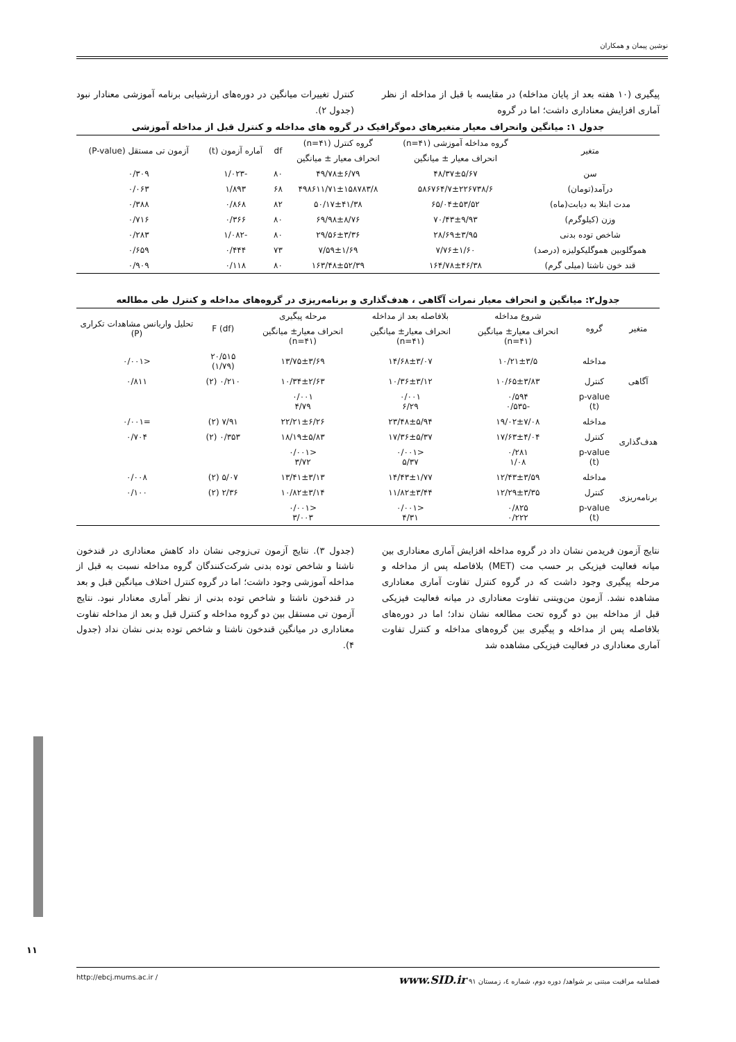نوشین پیمان و همکاران
پیگیری (۱۰ هفته بعد از پایان مداخله) در مقایسه با قبل از مداخله از نظر آماری افزایش معناداری داشت؛ اما در گروه
کنترل تغییرات میانگین در دوره‌های ارزشیابی برنامه آموزشی معنادار نبود (جدول ۲).
جدول ۱: میانگین وانحراف معیار متغیرهای دموگرافیک در گروه های مداخله و کنترل قبل از مداخله آموزشی
| متغیر | گروه مداخله آموزشی (n=۴۱) | گروه کنترل (n=۴۱) | df | آماره آزمون (t) | آزمون تی مستقل (P-value) |
| --- | --- | --- | --- | --- | --- |
| | انحراف معیار ± میانگین | انحراف معیار ± میانگین | | | |
| سن | ۴۸/۳۷±۵/۶۷ | ۴۹/۷۸±۶/۷۹ | ۸۰ | -۱/۰۲۳ | ۰/۳۰۹ |
| درآمد(تومان) | ۵۸۶۷۶۴/۷±۲۲۶۷۳۸/۶ | ۴۹۸۶۱۱/۷۱±۱۵۸۷۸۳/۸ | ۶۸ | ۱/۸۹۳ | ۰/۰۶۳ |
| مدت ابتلا به دیابت(ماه) | ۶۵/۰۴±۵۳/۵۲ | ۵۰/۱۷±۴۱/۳۸ | ۸۲ | ۰/۸۶۸ | ۰/۳۸۸ |
| وزن (کیلوگرم) | ۷۰/۴۳±۹/۹۳ | ۶۹/۹۸±۸/۷۶ | ۸۰ | ۰/۳۶۶ | ۰/۷۱۶ |
| شاخص توده بدنی | ۲۸/۶۹±۳/۹۵ | ۲۹/۵۶±۳/۳۶ | ۸۰ | -۱/۰۸۲ | ۰/۲۸۳ |
| هموگلوبین هموگلیکولیزه (درصد) | ۷/۷۶±۱/۶۰ | ۷/۵۹±۱/۶۹ | ۷۳ | ۰/۴۴۴ | ۰/۶۵۹ |
| قند خون ناشتا (میلی گرم) | ۱۶۴/۷۸±۴۶/۳۸ | ۱۶۳/۴۸±۵۲/۳۹ | ۸۰ | ۰/۱۱۸ | ۰/۹۰۹ |
جدول۲: میانگین و انحراف معیار نمرات آگاهی ، هدف‌گذاری و برنامه‌ریزی در گروه‌های مداخله و کنترل طی مطالعه
| متغیر | گروه | شروع مداخله | بلافاصله بعد از مداخله | مرحله پیگیری | F (df) | تحلیل واریانس مشاهدات تکراری (P) |
| --- | --- | --- | --- | --- | --- | --- |
| | | انحراف معیار± میانگین (n=۴۱) | انحراف معیار± میانگین (n=۴۱) | انحراف معیار± میانگین (n=۴۱) | | |
| آگاهی | مداخله | ۱۰/۲۱±۳/۵ | ۱۴/۶۸±۳/۰۷ | ۱۳/۷۵±۳/۶۹ | ۲۰/۵۱۵ (۱/۷۹) | <۰/۰۰۱ |
| | کنترل | ۱۰/۶۵±۳/۸۳ | ۱۰/۳۶±۳/۱۲ | ۱۰/۳۴±۲/۶۳ | ۰/۲۱۰ (۲) | ۰/۸۱۱ |
| | p-value (t) | ۰/۵۹۴ -۰/۵۳۵ | ۰/۰۰۱ ۶/۲۹ | ۰/۰۰۱ ۴/۷۹ | | |
| هدف‌گذاری | مداخله | ۱۹/۰۲±۷/۰۸ | ۲۳/۴۸±۵/۹۴ | ۲۲/۲۱±۶/۲۶ | ۷/۹۱ (۲) | =۰/۰۰۱ |
| | کنترل | ۱۷/۶۳±۴/۰۴ | ۱۷/۳۶±۵/۳۷ | ۱۸/۱۹±۵/۸۳ | ۰/۳۵۳ (۲) | ۰/۷۰۴ |
| | p-value (t) | ۰/۲۸۱ ۱/۰۸ | <۰/۰۰۱ ۵/۳۷ | <۰/۰۰۱ ۳/۷۲ | | |
| برنامه‌ریزی | مداخله | ۱۲/۴۳±۳/۵۹ | ۱۴/۴۳±۱/۷۷ | ۱۳/۴۱±۳/۱۳ | ۵/۰۷ (۲) | ۰/۰۰۸ |
| | کنترل | ۱۲/۲۹±۳/۳۵ | ۱۱/۸۲±۳/۴۴ | ۱۰/۸۲±۳/۱۴ | ۲/۳۶ (۲) | ۰/۱۰۰ |
| | p-value (t) | ۰/۸۲۵ ۰/۲۲۲ | <۰/۰۰۱ ۴/۳۱ | <۰/۰۰۱ ۳/۰۰۳ | | |
نتایج آزمون فریدمن نشان داد در گروه مداخله افزایش آماری معناداری بین میانه فعالیت فیزیکی بر حسب مت (MET) بلافاصله پس از مداخله و مرحله پیگیری وجود داشت که در گروه کنترل تفاوت آماری معناداری مشاهده نشد. آزمون من‌ویتنی تفاوت معناداری در میانه فعالیت فیزیکی قبل از مداخله بین دو گروه تحت مطالعه نشان نداد؛ اما در دوره‌های بلافاصله پس از مداخله و پیگیری بین گروه‌های مداخله و کنترل تفاوت آماری معناداری در فعالیت فیزیکی مشاهده شد
(جدول ۳). نتایج آزمون تی‌زوجی نشان داد کاهش معناداری در قندخون ناشتا و شاخص توده بدنی شرکت‌کنندگان گروه مداخله نسبت به قبل از مداخله آموزشی وجود داشت؛ اما در گروه کنترل اختلاف میانگین قبل و بعد در قندخون ناشتا و شاخص توده بدنی از نظر آماری معنادار نبود. نتایج آزمون تی مستقل بین دو گروه مداخله و کنترل قبل و بعد از مداخله تفاوت معناداری در میانگین قندخون ناشتا و شاخص توده بدنی نشان نداد (جدول ۴).
۱۱
فصلنامه مراقبت مبتنی بر شواهد/ دوره دوم، شماره ٤، زمستان ۹۱ www.SID.ir / http://ebcj.mums.ac.ir